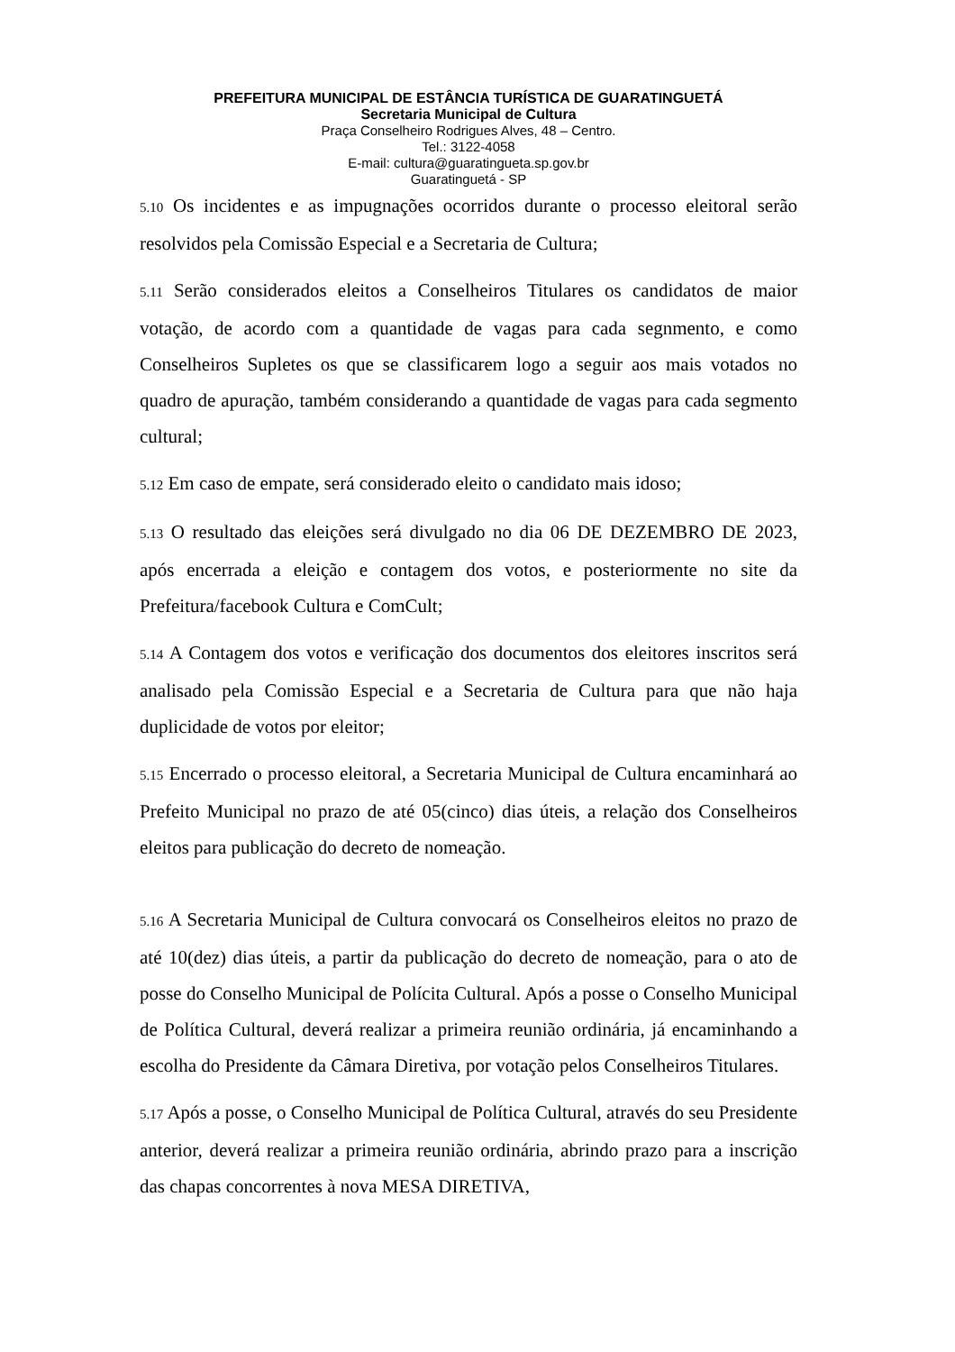PREFEITURA MUNICIPAL DE ESTÂNCIA TURÍSTICA DE GUARATINGUETÁ
Secretaria Municipal de Cultura
Praça Conselheiro Rodrigues Alves, 48 – Centro.
Tel.: 3122-4058
E-mail: cultura@guaratingueta.sp.gov.br
Guaratinguetá - SP
5.10 Os incidentes e as impugnações ocorridos durante o processo eleitoral serão resolvidos pela Comissão Especial e a Secretaria de Cultura;
5.11 Serão considerados eleitos a Conselheiros Titulares os candidatos de maior votação, de acordo com a quantidade de vagas para cada segnmento, e como Conselheiros Supletes os que se classificarem logo a seguir aos mais votados no quadro de apuração, também considerando a quantidade de vagas para cada segmento cultural;
5.12 Em caso de empate, será considerado eleito o candidato mais idoso;
5.13 O resultado das eleições será divulgado no dia 06 DE DEZEMBRO DE 2023, após encerrada a eleição e contagem dos votos, e posteriormente no site da Prefeitura/facebook Cultura e ComCult;
5.14 A Contagem dos votos e verificação dos documentos dos eleitores inscritos será analisado pela Comissão Especial e a Secretaria de Cultura para que não haja duplicidade de votos por eleitor;
5.15 Encerrado o processo eleitoral, a Secretaria Municipal de Cultura encaminhará ao Prefeito Municipal no prazo de até 05(cinco) dias úteis, a relação dos Conselheiros eleitos para publicação do decreto de nomeação.
5.16 A Secretaria Municipal de Cultura convocará os Conselheiros eleitos no prazo de até 10(dez) dias úteis, a partir da publicação do decreto de nomeação, para o ato de posse do Conselho Municipal de Polícita Cultural. Após a posse o Conselho Municipal de Política Cultural, deverá realizar a primeira reunião ordinária, já encaminhando a escolha do Presidente da Câmara Diretiva, por votação pelos Conselheiros Titulares.
5.17 Após a posse, o Conselho Municipal de Política Cultural, através do seu Presidente anterior, deverá realizar a primeira reunião ordinária, abrindo prazo para a inscrição das chapas concorrentes à nova MESA DIRETIVA,